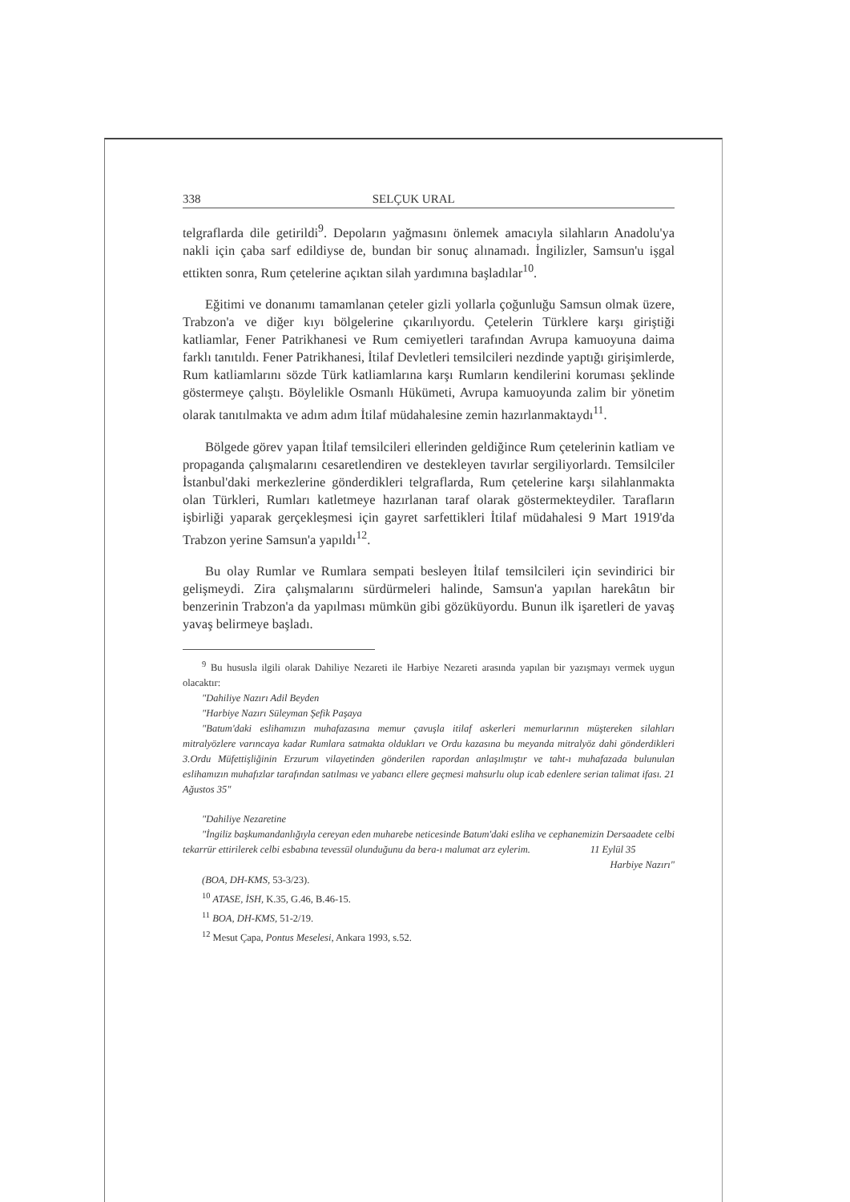338 SELÇUK URAL
telgraflarda dile getirildi<sup>9</sup>. Depoların yağmasını önlemek amacıyla silahların Anadolu'ya nakli için çaba sarf edildiyse de, bundan bir sonuç alınamadı. İngilizler, Samsun'u işgal ettikten sonra, Rum çetelerine açıktan silah yardımına başladılar<sup>10</sup>.
Eğitimi ve donanımı tamamlanan çeteler gizli yollarla çoğunluğu Samsun olmak üzere, Trabzon'a ve diğer kıyı bölgelerine çıkarılıyordu. Çetelerin Türklere karşı giriştiği katliamlar, Fener Patrikhanesi ve Rum cemiyetleri tarafından Avrupa kamuoyuna daima farklı tanıtıldı. Fener Patrikhanesi, İtilaf Devletleri temsilcileri nezdinde yaptığı girişimlerde, Rum katliamlarını sözde Türk katliamlarına karşı Rumların kendilerini koruması şeklinde göstermeye çalıştı. Böylelikle Osmanlı Hükümeti, Avrupa kamuoyunda zalim bir yönetim olarak tanıtılmakta ve adım adım İtilaf müdahalesine zemin hazırlanmaktaydı<sup>11</sup>.
Bölgede görev yapan İtilaf temsilcileri ellerinden geldiğince Rum çetelerinin katliam ve propaganda çalışmalarını cesaretlendiren ve destekleyen tavırlar sergiliyorlardı. Temsilciler İstanbul'daki merkezlerine gönderdikleri telgraflarda, Rum çetelerine karşı silahlanmakta olan Türkleri, Rumları katletmeye hazırlanan taraf olarak göstermekteydiler. Tarafların işbirliği yaparak gerçekleşmesi için gayret sarfettikleri İtilaf müdahalesi 9 Mart 1919'da Trabzon yerine Samsun'a yapıldı<sup>12</sup>.
Bu olay Rumlar ve Rumlara sempati besleyen İtilaf temsilcileri için sevindirici bir gelişmeydi. Zira çalışmalarını sürdürmeleri halinde, Samsun'a yapılan harekâtın bir benzerinin Trabzon'a da yapılması mümkün gibi gözüküyordu. Bunun ilk işaretleri de yavaş yavaş belirmeye başladı.
<sup>9</sup> Bu hususla ilgili olarak Dahiliye Nezareti ile Harbiye Nezareti arasında yapılan bir yazışmayı vermek uygun olacaktır:
"Dahiliye Nazırı Adil Beyden
"Harbiye Nazırı Süleyman Şefik Paşaya
"Batum'daki eslihamızın muhafazasına memur çavuşla itilaf askerleri memurlarının müştereken silahları mitralyözlere varıncaya kadar Rumlara satmakta oldukları ve Ordu kazasına bu meyanda mitralyöz dahi gönderdikleri 3.Ordu Müfettişliğinin Erzurum vilayetinden gönderilen rapordan anlaşılmıştır ve taht-ı muhafazada bulunulan eslihamızın muhafızlar tarafından satılması ve yabancı ellere geçmesi mahsurlu olup icab edenlere serian talimat ifası. 21 Ağustos 35"
"Dahiliye Nezaretine
"İngiliz başkumandanlığıyla cereyan eden muharebe neticesinde Batum'daki esliha ve cephanemizin Dersaadete celbi tekarrür ettirilerek celbi esbabına tevessül olunduğunu da bera-ı malumat arz eylerim. 11 Eylül 35
Harbiye Nazırı"
(BOA, DH-KMS, 53-3/23).
<sup>10</sup> ATASE, İSH, K.35, G.46, B.46-15.
<sup>11</sup> BOA, DH-KMS, 51-2/19.
<sup>12</sup> Mesut Çapa, Pontus Meselesi, Ankara 1993, s.52.